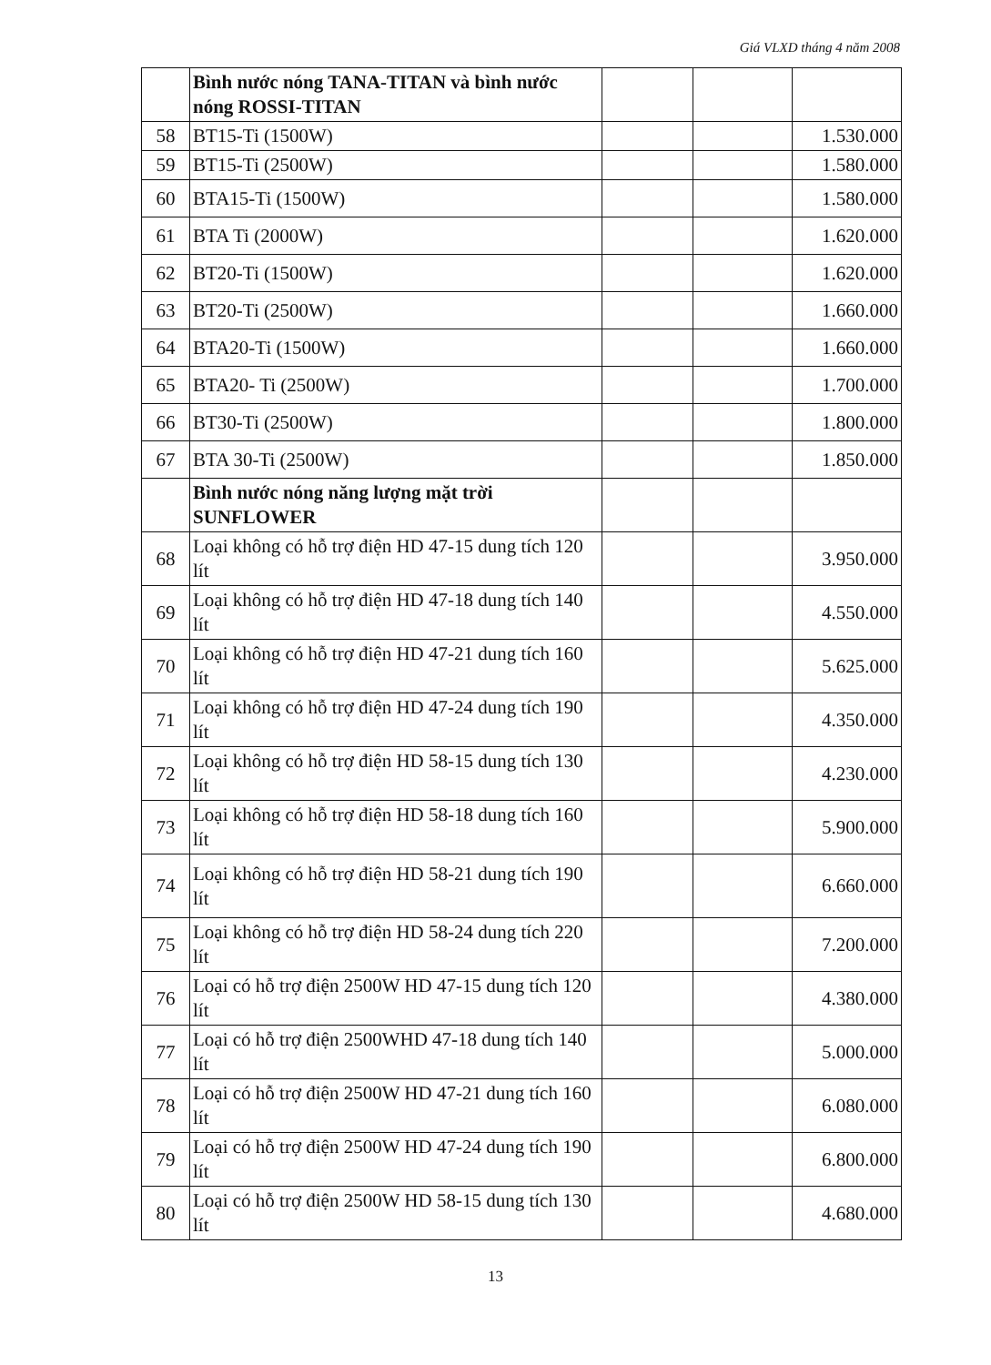Giá VLXD tháng 4 năm 2008
| | Bình nước nóng TANA-TITAN và bình nước nóng ROSSI-TITAN | | | |
| 58 | BT15-Ti (1500W) | | | 1.530.000 |
| 59 | BT15-Ti (2500W) | | | 1.580.000 |
| 60 | BTA15-Ti (1500W) | | | 1.580.000 |
| 61 | BTA Ti (2000W) | | | 1.620.000 |
| 62 | BT20-Ti (1500W) | | | 1.620.000 |
| 63 | BT20-Ti (2500W) | | | 1.660.000 |
| 64 | BTA20-Ti (1500W) | | | 1.660.000 |
| 65 | BTA20- Ti (2500W) | | | 1.700.000 |
| 66 | BT30-Ti (2500W) | | | 1.800.000 |
| 67 | BTA 30-Ti (2500W) | | | 1.850.000 |
| | Bình nước nóng năng lượng mặt trời SUNFLOWER | | | |
| 68 | Loại không có hỗ trợ điện HD 47-15 dung tích 120 lít | | | 3.950.000 |
| 69 | Loại không có hỗ trợ điện HD 47-18 dung tích 140 lít | | | 4.550.000 |
| 70 | Loại không có hỗ trợ điện HD 47-21 dung tích 160 lít | | | 5.625.000 |
| 71 | Loại không có hỗ trợ điện HD 47-24 dung tích 190 lít | | | 4.350.000 |
| 72 | Loại không có hỗ trợ điện HD 58-15 dung tích 130 lít | | | 4.230.000 |
| 73 | Loại không có hỗ trợ điện HD 58-18 dung tích 160 lít | | | 5.900.000 |
| 74 | Loại không có hỗ trợ điện HD 58-21 dung tích 190 lít | | | 6.660.000 |
| 75 | Loại không có hỗ trợ điện HD 58-24 dung tích 220 lít | | | 7.200.000 |
| 76 | Loại có hỗ trợ điện 2500W HD 47-15 dung tích 120 lít | | | 4.380.000 |
| 77 | Loại có hỗ trợ điện 2500WHD 47-18 dung tích 140 lít | | | 5.000.000 |
| 78 | Loại có hỗ trợ điện 2500W HD 47-21 dung tích 160 lít | | | 6.080.000 |
| 79 | Loại có hỗ trợ điện 2500W HD 47-24 dung tích 190 lít | | | 6.800.000 |
| 80 | Loại có hỗ trợ điện 2500W HD 58-15 dung tích 130 lít | | | 4.680.000 |
13